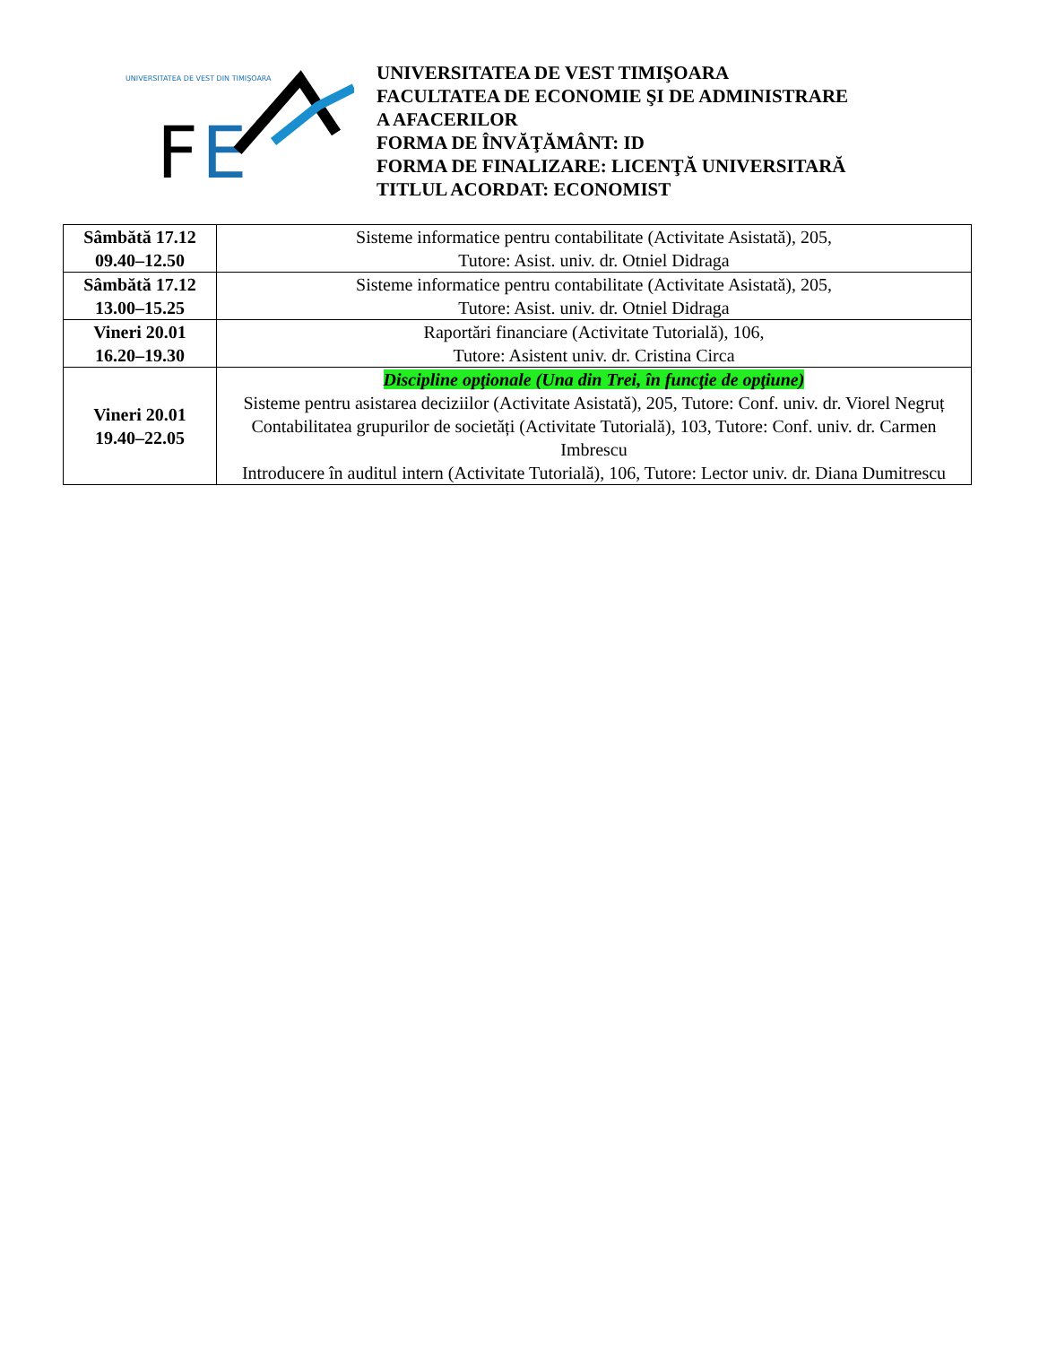UNIVERSITATEA DE VEST DIN TIMIŞOARA
F
E
UNIVERSITATEA DE VEST TIMIŞOARA
FACULTATEA DE ECONOMIE ŞI DE ADMINISTRARE
A AFACERILOR
FORMA DE ÎNVĂŢĂMÂNT: ID
FORMA DE FINALIZARE: LICENŢĂ UNIVERSITARĂ
TITLUL ACORDAT: ECONOMIST
| Sâmbătă 17.12 09.40–12.50 | Sisteme informatice pentru contabilitate (Activitate Asistată), 205, Tutore: Asist. univ. dr. Otniel Didraga |
| Sâmbătă 17.12 13.00–15.25 | Sisteme informatice pentru contabilitate (Activitate Asistată), 205, Tutore: Asist. univ. dr. Otniel Didraga |
| Vineri 20.01 16.20–19.30 | Raportări financiare (Activitate Tutorială), 106, Tutore: Asistent univ. dr. Cristina Circa |
| Vineri 20.01 19.40–22.05 | Discipline opţionale (Una din Trei, în funcţie de opţiune) Sisteme pentru asistarea deciziilor (Activitate Asistată), 205, Tutore: Conf. univ. dr. Viorel Negruț Contabilitatea grupurilor de societăți (Activitate Tutorială), 103, Tutore: Conf. univ. dr. Carmen Imbrescu Introducere în auditul intern (Activitate Tutorială), 106, Tutore: Lector univ. dr. Diana Dumitrescu |